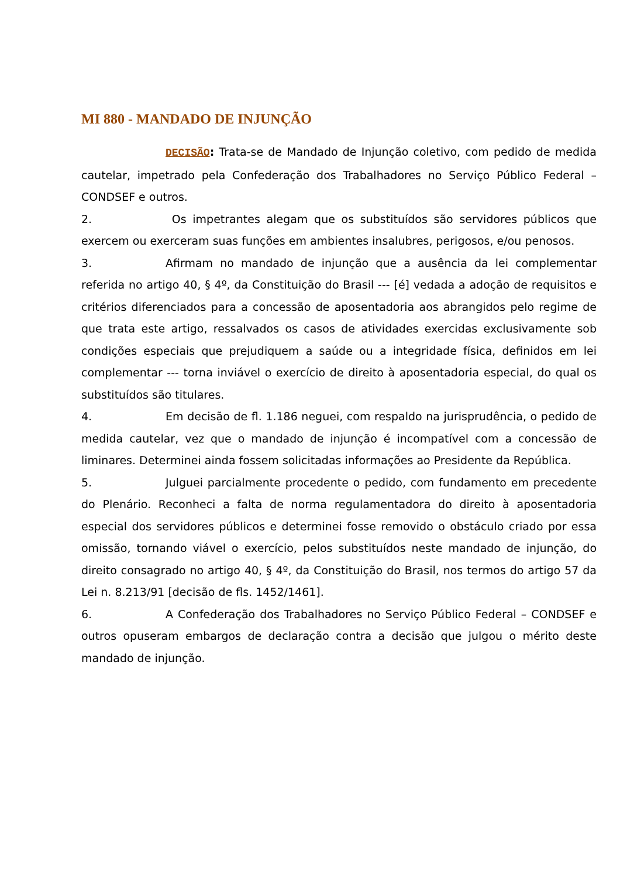MI 880 - MANDADO DE INJUNÇÃO
DECISÃO: Trata-se de Mandado de Injunção coletivo, com pedido de medida cautelar, impetrado pela Confederação dos Trabalhadores no Serviço Público Federal – CONDSEF e outros.
2. Os impetrantes alegam que os substituídos são servidores públicos que exercem ou exerceram suas funções em ambientes insalubres, perigosos, e/ou penosos.
3. Afirmam no mandado de injunção que a ausência da lei complementar referida no artigo 40, § 4º, da Constituição do Brasil --- [é] vedada a adoção de requisitos e critérios diferenciados para a concessão de aposentadoria aos abrangidos pelo regime de que trata este artigo, ressalvados os casos de atividades exercidas exclusivamente sob condições especiais que prejudiquem a saúde ou a integridade física, definidos em lei complementar --- torna inviável o exercício de direito à aposentadoria especial, do qual os substituídos são titulares.
4. Em decisão de fl. 1.186 neguei, com respaldo na jurisprudência, o pedido de medida cautelar, vez que o mandado de injunção é incompatível com a concessão de liminares. Determinei ainda fossem solicitadas informações ao Presidente da República.
5. Julguei parcialmente procedente o pedido, com fundamento em precedente do Plenário. Reconheci a falta de norma regulamentadora do direito à aposentadoria especial dos servidores públicos e determinei fosse removido o obstáculo criado por essa omissão, tornando viável o exercício, pelos substituídos neste mandado de injunção, do direito consagrado no artigo 40, § 4º, da Constituição do Brasil, nos termos do artigo 57 da Lei n. 8.213/91 [decisão de fls. 1452/1461].
6. A Confederação dos Trabalhadores no Serviço Público Federal – CONDSEF e outros opuseram embargos de declaração contra a decisão que julgou o mérito deste mandado de injunção.